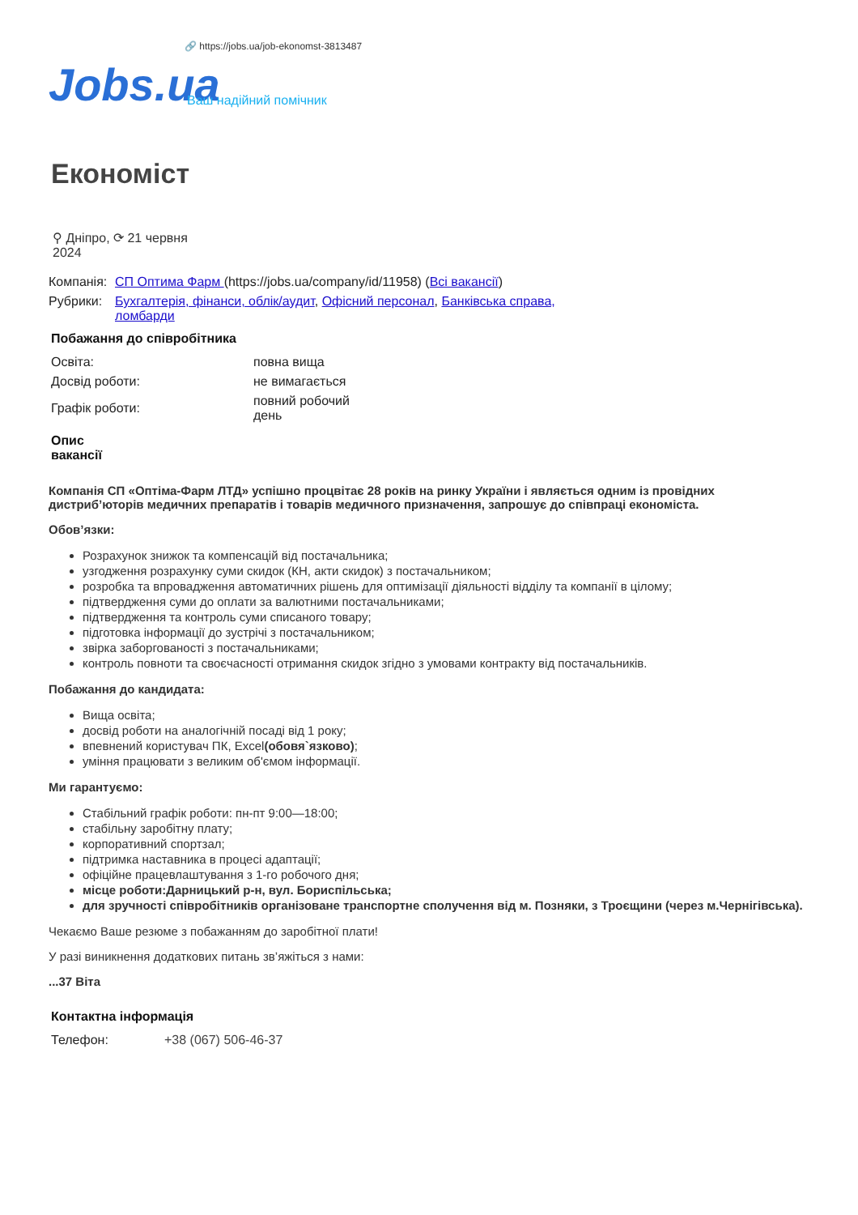🔗 https://jobs.ua/job-ekonomst-3813487
Jobs.ua
Ваш надійний помічник
Економіст
⚲ Дніпро, ⟳ 21 червня 2024
Компанія: СП Оптима Фарм (https://jobs.ua/company/id/11958) (Всі вакансії)
Рубрики: Бухгалтерія, фінанси, облік/аудит, Офісний персонал, Банківська справа, ломбарди
Побажання до співробітника
| Освіта: | повна вища |
| Досвід роботи: | не вимагається |
| Графік роботи: | повний робочий день |
Опис вакансії
Компанія СП «Оптіма-Фарм ЛТД» успішно процвітає 28 років на ринку України і являється одним із провідних дистриб’юторів медичних препаратів і товарів медичного призначення, запрошує до співпраці економіста.
Обов’язки:
Розрахунок знижок та компенсацій від постачальника;
узгодження розрахунку суми скидок (КН, акти скидок) з постачальником;
розробка та впровадження автоматичних рішень для оптимізації діяльності відділу та компанії в цілому;
підтвердження суми до оплати за валютними постачальниками;
підтвердження та контроль суми списаного товару;
підготовка інформації до зустрічі з постачальником;
звірка заборгованості з постачальниками;
контроль повноти та своєчасності отримання скидок згідно з умовами контракту від постачальників.
Побажання до кандидата:
Вища освіта;
досвід роботи на аналогічній посаді від 1 року;
впевнений користувач ПК, Excel(обовя`язково);
уміння працювати з великим об'ємом інформації.
Ми гарантуємо:
Стабільний графік роботи: пн-пт 9:00—18:00;
стабільну заробітну плату;
корпоративний спортзал;
підтримка наставника в процесі адаптації;
офіційне працевлаштування з 1-го робочого дня;
місце роботи:Дарницький р-н, вул. Бориспільська;
для зручності співробітників організоване транспортне сполучення від м. Позняки, з Троєщини (через м.Чернігівська).
Чекаємо Ваше резюме з побажанням до заробітної плати!
У разі виникнення додаткових питань зв’яжіться з нами:
...37 Віта
Контактна інформація
| Телефон: | +38 (067) 506-46-37 |